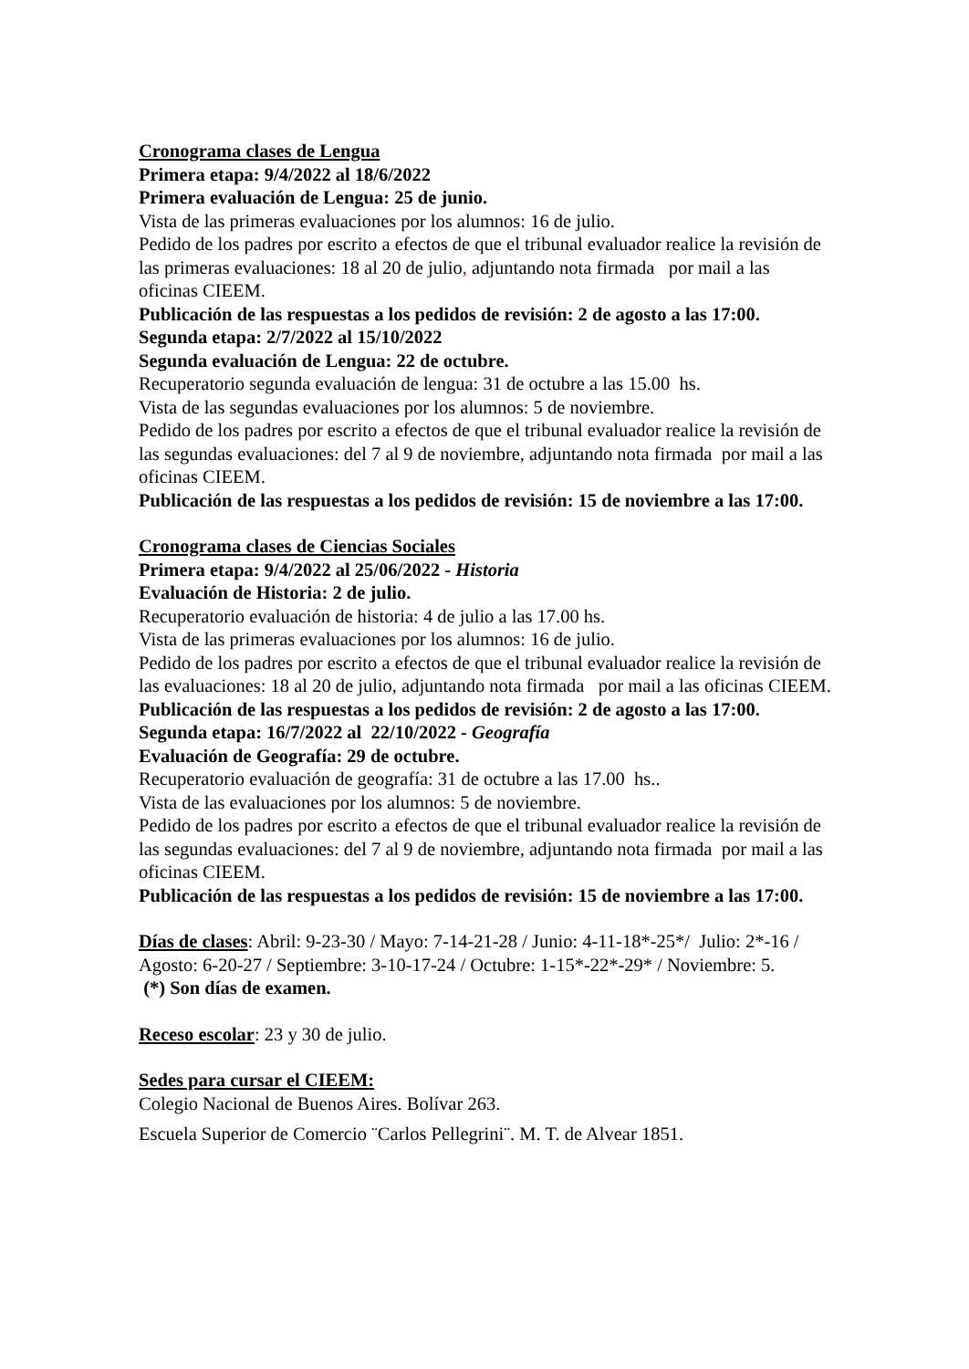Cronograma clases de Lengua
Primera etapa: 9/4/2022 al 18/6/2022
Primera evaluación de Lengua: 25 de junio.
Vista de las primeras evaluaciones por los alumnos: 16 de julio.
Pedido de los padres por escrito a efectos de que el tribunal evaluador realice la revisión de las primeras evaluaciones: 18 al 20 de julio, adjuntando nota firmada por mail a las oficinas CIEEM.
Publicación de las respuestas a los pedidos de revisión: 2 de agosto a las 17:00.
Segunda etapa: 2/7/2022 al 15/10/2022
Segunda evaluación de Lengua: 22 de octubre.
Recuperatorio segunda evaluación de lengua: 31 de octubre a las 15.00 hs.
Vista de las segundas evaluaciones por los alumnos: 5 de noviembre.
Pedido de los padres por escrito a efectos de que el tribunal evaluador realice la revisión de las segundas evaluaciones: del 7 al 9 de noviembre, adjuntando nota firmada por mail a las oficinas CIEEM.
Publicación de las respuestas a los pedidos de revisión: 15 de noviembre a las 17:00.
Cronograma clases de Ciencias Sociales
Primera etapa: 9/4/2022 al 25/06/2022 - Historia
Evaluación de Historia: 2 de julio.
Recuperatorio evaluación de historia: 4 de julio a las 17.00 hs.
Vista de las primeras evaluaciones por los alumnos: 16 de julio.
Pedido de los padres por escrito a efectos de que el tribunal evaluador realice la revisión de las evaluaciones: 18 al 20 de julio, adjuntando nota firmada por mail a las oficinas CIEEM.
Publicación de las respuestas a los pedidos de revisión: 2 de agosto a las 17:00.
Segunda etapa: 16/7/2022 al 22/10/2022 - Geografía
Evaluación de Geografía: 29 de octubre.
Recuperatorio evaluación de geografía: 31 de octubre a las 17.00 hs..
Vista de las evaluaciones por los alumnos: 5 de noviembre.
Pedido de los padres por escrito a efectos de que el tribunal evaluador realice la revisión de las segundas evaluaciones: del 7 al 9 de noviembre, adjuntando nota firmada por mail a las oficinas CIEEM.
Publicación de las respuestas a los pedidos de revisión: 15 de noviembre a las 17:00.
Días de clases: Abril: 9-23-30 / Mayo: 7-14-21-28 / Junio: 4-11-18*-25*/ Julio: 2*-16 / Agosto: 6-20-27 / Septiembre: 3-10-17-24 / Octubre: 1-15*-22*-29* / Noviembre: 5.
(*) Son días de examen.
Receso escolar: 23 y 30 de julio.
Sedes para cursar el CIEEM:
Colegio Nacional de Buenos Aires. Bolívar 263.
Escuela Superior de Comercio ¨Carlos Pellegrini¨. M. T. de Alvear 1851.